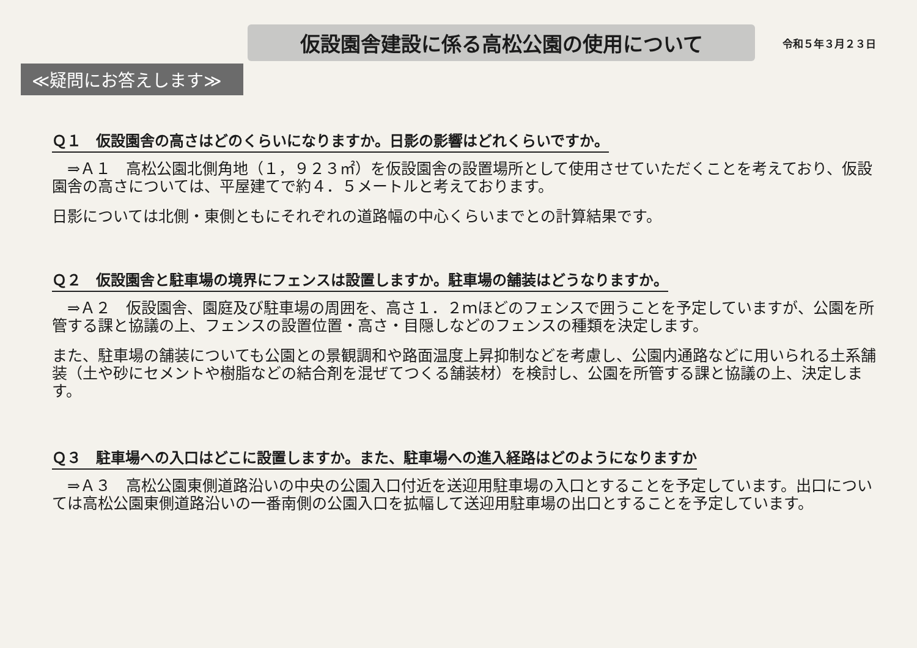仮設園舎建設に係る高松公園の使用について
令和５年３月２３日
≪疑問にお答えします≫
Ｑ１　仮設園舎の高さはどのくらいになりますか。日影の影響はどれくらいですか。
　⇒Ａ１　高松公園北側角地（１，９２３㎡）を仮設園舎の設置場所として使用させていただくことを考えており、仮設園舎の高さについては、平屋建てで約４．５メートルと考えております。
日影については北側・東側ともにそれぞれの道路幅の中心くらいまでとの計算結果です。
Ｑ２　仮設園舎と駐車場の境界にフェンスは設置しますか。駐車場の舗装はどうなりますか。
　⇒Ａ２　仮設園舎、園庭及び駐車場の周囲を、高さ１．２ｍほどのフェンスで囲うことを予定していますが、公園を所管する課と協議の上、フェンスの設置位置・高さ・目隠しなどのフェンスの種類を決定します。
また、駐車場の舗装についても公園との景観調和や路面温度上昇抑制などを考慮し、公園内通路などに用いられる土系舗装（土や砂にセメントや樹脂などの結合剤を混ぜてつくる舗装材）を検討し、公園を所管する課と協議の上、決定します。
Ｑ３　駐車場への入口はどこに設置しますか。また、駐車場への進入経路はどのようになりますか
　⇒Ａ３　高松公園東側道路沿いの中央の公園入口付近を送迎用駐車場の入口とすることを予定しています。出口については高松公園東側道路沿いの一番南側の公園入口を拡幅して送迎用駐車場の出口とすることを予定しています。